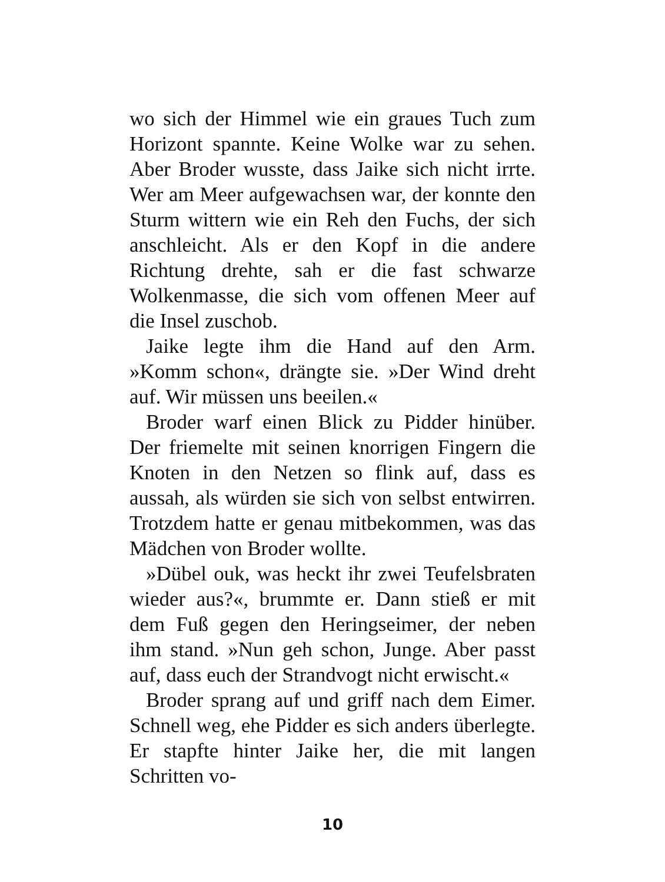wo sich der Himmel wie ein graues Tuch zum Horizont spannte. Keine Wolke war zu sehen. Aber Broder wusste, dass Jaike sich nicht irrte. Wer am Meer aufgewachsen war, der konnte den Sturm wittern wie ein Reh den Fuchs, der sich anschleicht. Als er den Kopf in die andere Richtung drehte, sah er die fast schwarze Wolkenmasse, die sich vom offenen Meer auf die Insel zuschob.
Jaike legte ihm die Hand auf den Arm. »Komm schon«, drängte sie. »Der Wind dreht auf. Wir müssen uns beeilen.«
Broder warf einen Blick zu Pidder hinüber. Der friemelte mit seinen knorrigen Fingern die Knoten in den Netzen so flink auf, dass es aussah, als würden sie sich von selbst entwirren. Trotzdem hatte er genau mitbekommen, was das Mädchen von Broder wollte.
»Dübel ouk, was heckt ihr zwei Teufelsbraten wieder aus?«, brummte er. Dann stieß er mit dem Fuß gegen den Heringseimer, der neben ihm stand. »Nun geh schon, Junge. Aber passt auf, dass euch der Strandvogt nicht erwischt.«
Broder sprang auf und griff nach dem Eimer. Schnell weg, ehe Pidder es sich anders überlegte. Er stapfte hinter Jaike her, die mit langen Schritten vo-
10